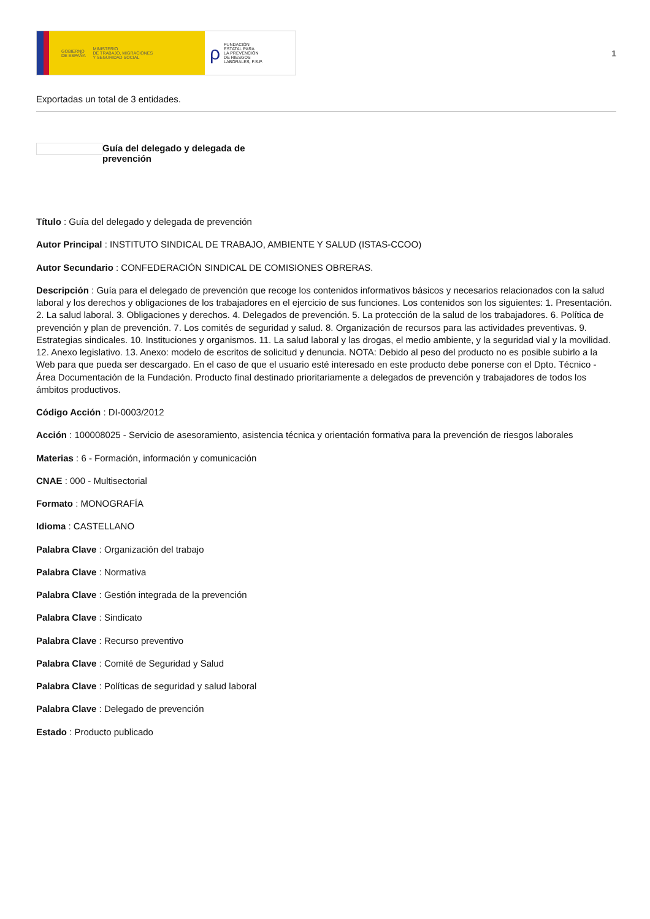GOBIERNO
DE ESPAÑA MINISTERIO
DE TRABAJO, MIGRACIONES
Y SEGURIDAD SOCIAL
ρ FUNDACIÓN
ESTATAL PARA
LA PREVENCIÓN
DE RIESGOS
LABORALES, F.S.P.
1
Exportadas un total de 3 entidades.
Guía del delegado y delegada de prevención
Título : Guía del delegado y delegada de prevención
Autor Principal : INSTITUTO SINDICAL DE TRABAJO, AMBIENTE Y SALUD (ISTAS-CCOO)
Autor Secundario : CONFEDERACIÓN SINDICAL DE COMISIONES OBRERAS.
Descripción : Guía para el delegado de prevención que recoge los contenidos informativos básicos y necesarios relacionados con la salud laboral y los derechos y obligaciones de los trabajadores en el ejercicio de sus funciones. Los contenidos son los siguientes: 1. Presentación. 2. La salud laboral. 3. Obligaciones y derechos. 4. Delegados de prevención. 5. La protección de la salud de los trabajadores. 6. Política de prevención y plan de prevención. 7. Los comités de seguridad y salud. 8. Organización de recursos para las actividades preventivas. 9. Estrategias sindicales. 10. Instituciones y organismos. 11. La salud laboral y las drogas, el medio ambiente, y la seguridad vial y la movilidad. 12. Anexo legislativo. 13. Anexo: modelo de escritos de solicitud y denuncia. NOTA: Debido al peso del producto no es posible subirlo a la Web para que pueda ser descargado. En el caso de que el usuario esté interesado en este producto debe ponerse con el Dpto. Técnico - Área Documentación de la Fundación. Producto final destinado prioritariamente a delegados de prevención y trabajadores de todos los ámbitos productivos.
Código Acción : DI-0003/2012
Acción : 100008025 - Servicio de asesoramiento, asistencia técnica y orientación formativa para la prevención de riesgos laborales
Materias : 6 - Formación, información y comunicación
CNAE : 000 - Multisectorial
Formato : MONOGRAFÍA
Idioma : CASTELLANO
Palabra Clave : Organización del trabajo
Palabra Clave : Normativa
Palabra Clave : Gestión integrada de la prevención
Palabra Clave : Sindicato
Palabra Clave : Recurso preventivo
Palabra Clave : Comité de Seguridad y Salud
Palabra Clave : Políticas de seguridad y salud laboral
Palabra Clave : Delegado de prevención
Estado : Producto publicado